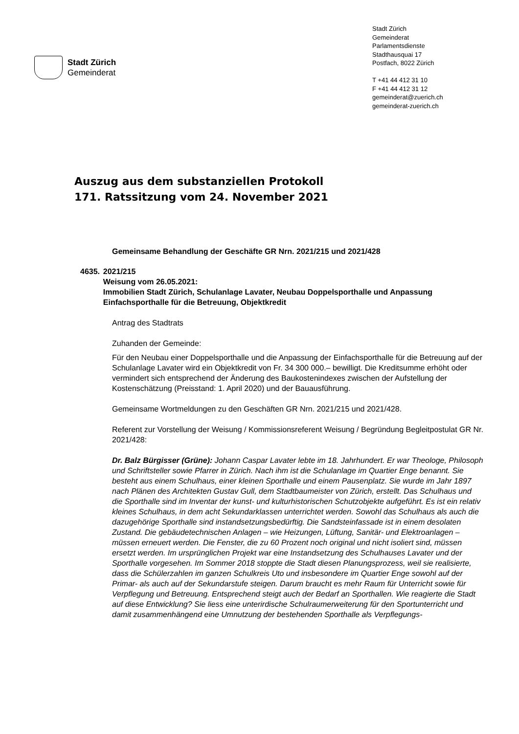Stadt Zürich
Gemeinderat
Stadt Zürich
Gemeinderat
Parlamentsdienste
Stadthausquai 17
Postfach, 8022 Zürich
T +41 44 412 31 10
F +41 44 412 31 12
gemeinderat@zuerich.ch
gemeinderat-zuerich.ch
Auszug aus dem substanziellen Protokoll
171. Ratssitzung vom 24. November 2021
Gemeinsame Behandlung der Geschäfte GR Nrn. 2021/215 und 2021/428
4635. 2021/215
Weisung vom 26.05.2021:
Immobilien Stadt Zürich, Schulanlage Lavater, Neubau Doppelsporthalle und Anpassung Einfachsporthalle für die Betreuung, Objektkredit
Antrag des Stadtrats
Zuhanden der Gemeinde:
Für den Neubau einer Doppelsporthalle und die Anpassung der Einfachsporthalle für die Betreuung auf der Schulanlage Lavater wird ein Objektkredit von Fr. 34 300 000.– bewilligt. Die Kreditsumme erhöht oder vermindert sich entsprechend der Änderung des Baukostenindexes zwischen der Aufstellung der Kostenschätzung (Preisstand: 1. April 2020) und der Bauausführung.
Gemeinsame Wortmeldungen zu den Geschäften GR Nrn. 2021/215 und 2021/428.
Referent zur Vorstellung der Weisung / Kommissionsreferent Weisung / Begründung Begleitpostulat GR Nr. 2021/428:
Dr. Balz Bürgisser (Grüne): Johann Caspar Lavater lebte im 18. Jahrhundert. Er war Theologe, Philosoph und Schriftsteller sowie Pfarrer in Zürich. Nach ihm ist die Schulanlage im Quartier Enge benannt. Sie besteht aus einem Schulhaus, einer kleinen Sporthalle und einem Pausenplatz. Sie wurde im Jahr 1897 nach Plänen des Architekten Gustav Gull, dem Stadtbaumeister von Zürich, erstellt. Das Schulhaus und die Sporthalle sind im Inventar der kunst- und kulturhistorischen Schutzobjekte aufgeführt. Es ist ein relativ kleines Schulhaus, in dem acht Sekundarklassen unterrichtet werden. Sowohl das Schulhaus als auch die dazugehörige Sporthalle sind instandsetzungsbedürftig. Die Sandsteinfassade ist in einem desolaten Zustand. Die gebäudetechnischen Anlagen – wie Heizungen, Lüftung, Sanitär- und Elektroanlagen – müssen erneuert werden. Die Fenster, die zu 60 Prozent noch original und nicht isoliert sind, müssen ersetzt werden. Im ursprünglichen Projekt war eine Instandsetzung des Schulhauses Lavater und der Sporthalle vorgesehen. Im Sommer 2018 stoppte die Stadt diesen Planungsprozess, weil sie realisierte, dass die Schülerzahlen im ganzen Schulkreis Uto und insbesondere im Quartier Enge sowohl auf der Primar- als auch auf der Sekundarstufe steigen. Darum braucht es mehr Raum für Unterricht sowie für Verpflegung und Betreuung. Entsprechend steigt auch der Bedarf an Sporthallen. Wie reagierte die Stadt auf diese Entwicklung? Sie liess eine unterirdische Schulraumerweiterung für den Sportunterricht und damit zusammenhängend eine Umnutzung der bestehenden Sporthalle als Verpflegungs-